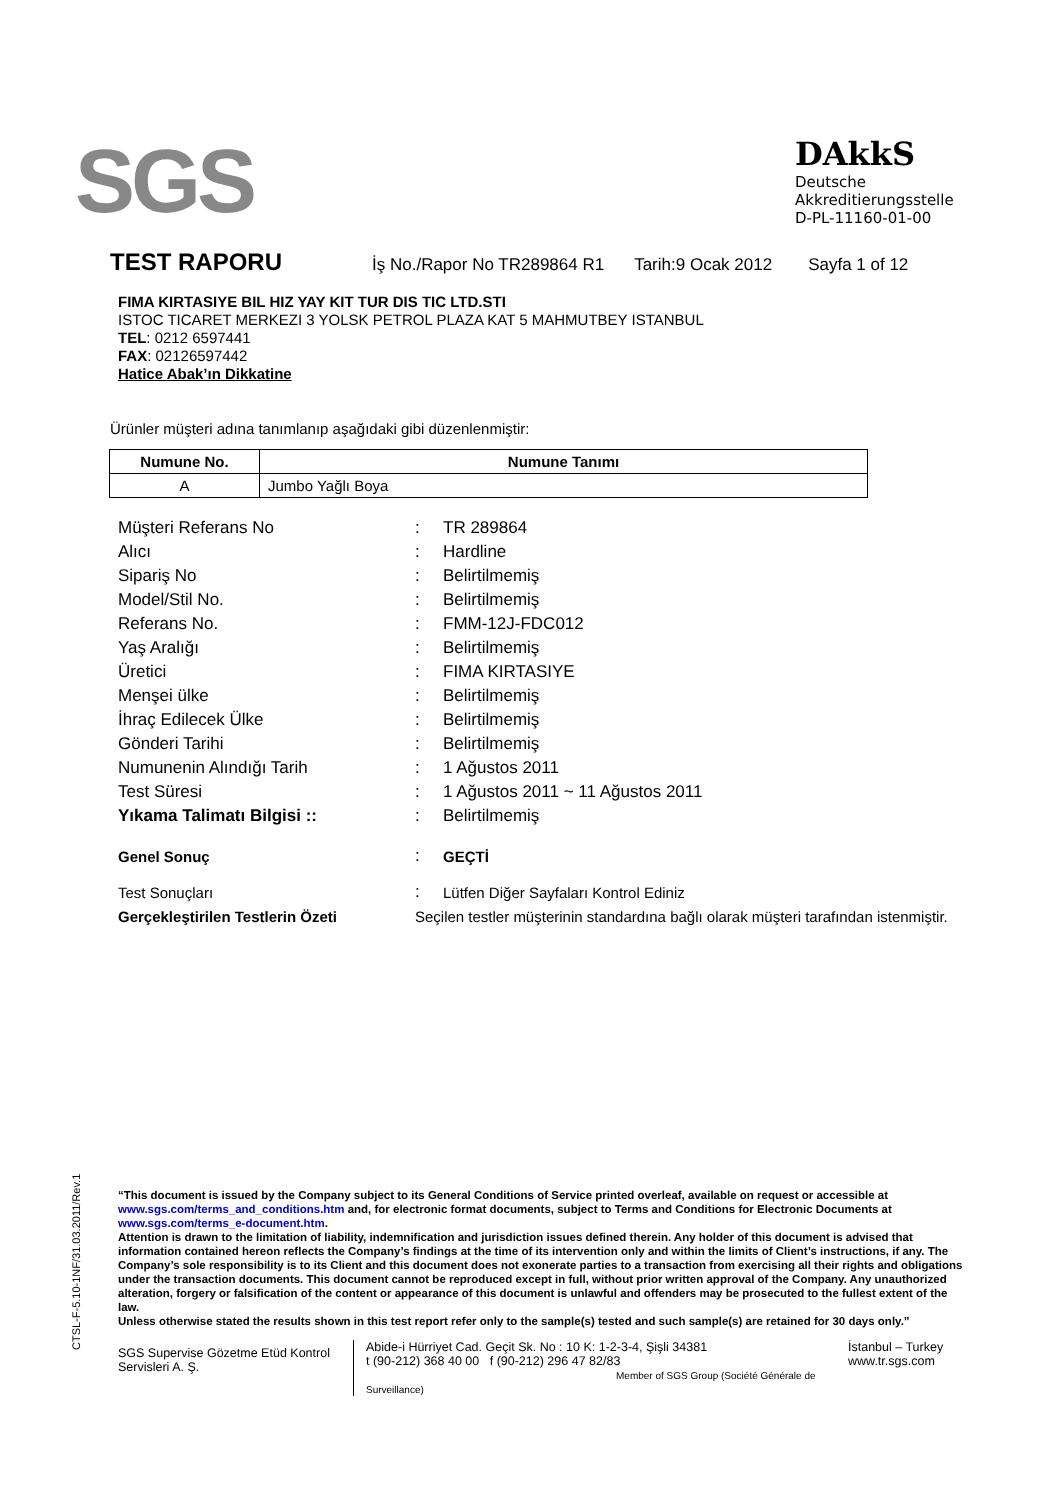SGS
DAkkS
Deutsche
Akkreditierungsstelle
D-PL-11160-01-00
TEST RAPORU
İş No./Rapor No TR289864 R1 Tarih:9 Ocak 2012 Sayfa 1 of 12
FIMA KIRTASIYE BIL HIZ YAY KIT TUR DIS TIC LTD.STI
ISTOC TICARET MERKEZI 3 YOLSK PETROL PLAZA KAT 5 MAHMUTBEY ISTANBUL
TEL: 0212 6597441
FAX: 02126597442
Hatice Abak’ın Dikkatine
Ürünler müşteri adına tanımlanıp aşağıdaki gibi düzenlenmiştir:
| Numune No. | Numune Tanımı |
| --- | --- |
| A | Jumbo Yağlı Boya |
| Müşteri Referans No | : | TR 289864 |
| Alıcı | : | Hardline |
| Sipariş No | : | Belirtilmemiş |
| Model/Stil No. | : | Belirtilmemiş |
| Referans No. | : | FMM-12J-FDC012 |
| Yaş Aralığı | : | Belirtilmemiş |
| Üretici | : | FIMA KIRTASIYE |
| Menşei ülke | : | Belirtilmemiş |
| İhraç Edilecek Ülke | : | Belirtilmemiş |
| Gönderi Tarihi | : | Belirtilmemiş |
| Numunenin Alındığı Tarih | : | 1 Ağustos 2011 |
| Test Süresi | : | 1 Ağustos 2011 ~ 11 Ağustos 2011 |
| Yıkama Talimatı Bilgisi :: | : | Belirtilmemiş |
| Genel Sonuç | : | GEÇTİ |
| Test Sonuçları | : | Lütfen Diğer Sayfaları Kontrol Ediniz |
| Gerçekleştirilen Testlerin Özeti | Seçilen testler müşterinin standardına bağlı olarak müşteri tarafından istenmiştir. | |
CTSL-F-5.10-1NF/31.03.2011/Rev.1
“This document is issued by the Company subject to its General Conditions of Service printed overleaf, available on request or accessible at www.sgs.com/terms_and_conditions.htm and, for electronic format documents, subject to Terms and Conditions for Electronic Documents at www.sgs.com/terms_e-document.htm.
Attention is drawn to the limitation of liability, indemnification and jurisdiction issues defined therein. Any holder of this document is advised that information contained hereon reflects the Company’s findings at the time of its intervention only and within the limits of Client’s instructions, if any. The Company’s sole responsibility is to its Client and this document does not exonerate parties to a transaction from exercising all their rights and obligations under the transaction documents. This document cannot be reproduced except in full, without prior written approval of the Company. Any unauthorized alteration, forgery or falsification of the content or appearance of this document is unlawful and offenders may be prosecuted to the fullest extent of the law.
Unless otherwise stated the results shown in this test report refer only to the sample(s) tested and such sample(s) are retained for 30 days only.”
SGS Supervise Gözetme Etüd Kontrol Servisleri A. Ş.
Abide-i Hürriyet Cad. Geçit Sk. No : 10 K: 1-2-3-4, Şişli 34381
t (90-212) 368 40 00 f (90-212) 296 47 82/83
Member of SGS Group (Société Générale de Surveillance)
İstanbul – Turkey
www.tr.sgs.com